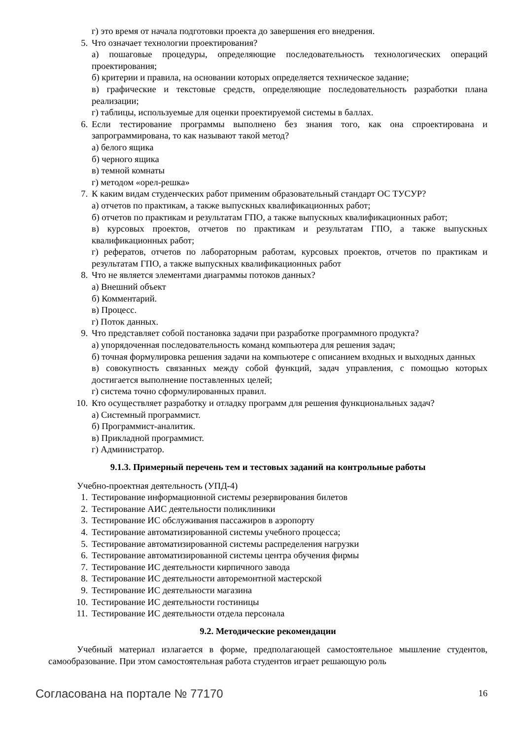г) это время от начала подготовки проекта до завершения его внедрения.
5. Что означает технологии проектирования?
а) пошаговые процедуры, определяющие последовательность технологических операций проектирования;
б) критерии и правила, на основании которых определяется техническое задание;
в) графические и текстовые средств, определяющие последовательность разработки плана реализации;
г) таблицы, используемые для оценки проектируемой системы в баллах.
6. Если тестирование программы выполнено без знания того, как она спроектирована и запрограммирована, то как называют такой метод?
а) белого ящика
б) черного ящика
в) темной комнаты
г) методом «орел-решка»
7. К каким видам студенческих работ применим образовательный стандарт ОС ТУСУР?
а) отчетов по практикам, а также выпускных квалификационных работ;
б) отчетов по практикам и результатам ГПО, а также выпускных квалификационных работ;
в) курсовых проектов, отчетов по практикам и результатам ГПО, а также выпускных квалификационных работ;
г) рефератов, отчетов по лабораторным работам, курсовых проектов, отчетов по практикам и результатам ГПО, а также выпускных квалификационных работ
8. Что не является элементами диаграммы потоков данных?
а) Внешний объект
б) Комментарий.
в) Процесс.
г) Поток данных.
9. Что представляет собой постановка задачи при разработке программного продукта?
а) упорядоченная последовательность команд компьютера для решения задач;
б) точная формулировка решения задачи на компьютере с описанием входных и выходных данных
в) совокупность связанных между собой функций, задач управления, с помощью которых достигается выполнение поставленных целей;
г) система точно сформулированных правил.
10. Кто осуществляет разработку и отладку программ для решения функциональных задач?
а) Системный программист.
б) Программист-аналитик.
в) Прикладной программист.
г) Администратор.
9.1.3. Примерный перечень тем и тестовых заданий на контрольные работы
Учебно-проектная деятельность (УПД-4)
1. Тестирование информационной системы резервирования билетов
2. Тестирование АИС деятельности поликлиники
3. Тестирование ИС обслуживания пассажиров в аэропорту
4. Тестирование автоматизированной системы учебного процесса;
5. Тестирование автоматизированной системы распределения нагрузки
6. Тестирование автоматизированной системы центра обучения фирмы
7. Тестирование ИС деятельности кирпичного завода
8. Тестирование ИС деятельности авторемонтной мастерской
9. Тестирование ИС деятельности магазина
10. Тестирование ИС деятельности гостиницы
11. Тестирование ИС деятельности отдела персонала
9.2. Методические рекомендации
Учебный материал излагается в форме, предполагающей самостоятельное мышление студентов, самообразование. При этом самостоятельная работа студентов играет решающую роль
Согласована на портале № 77170 16